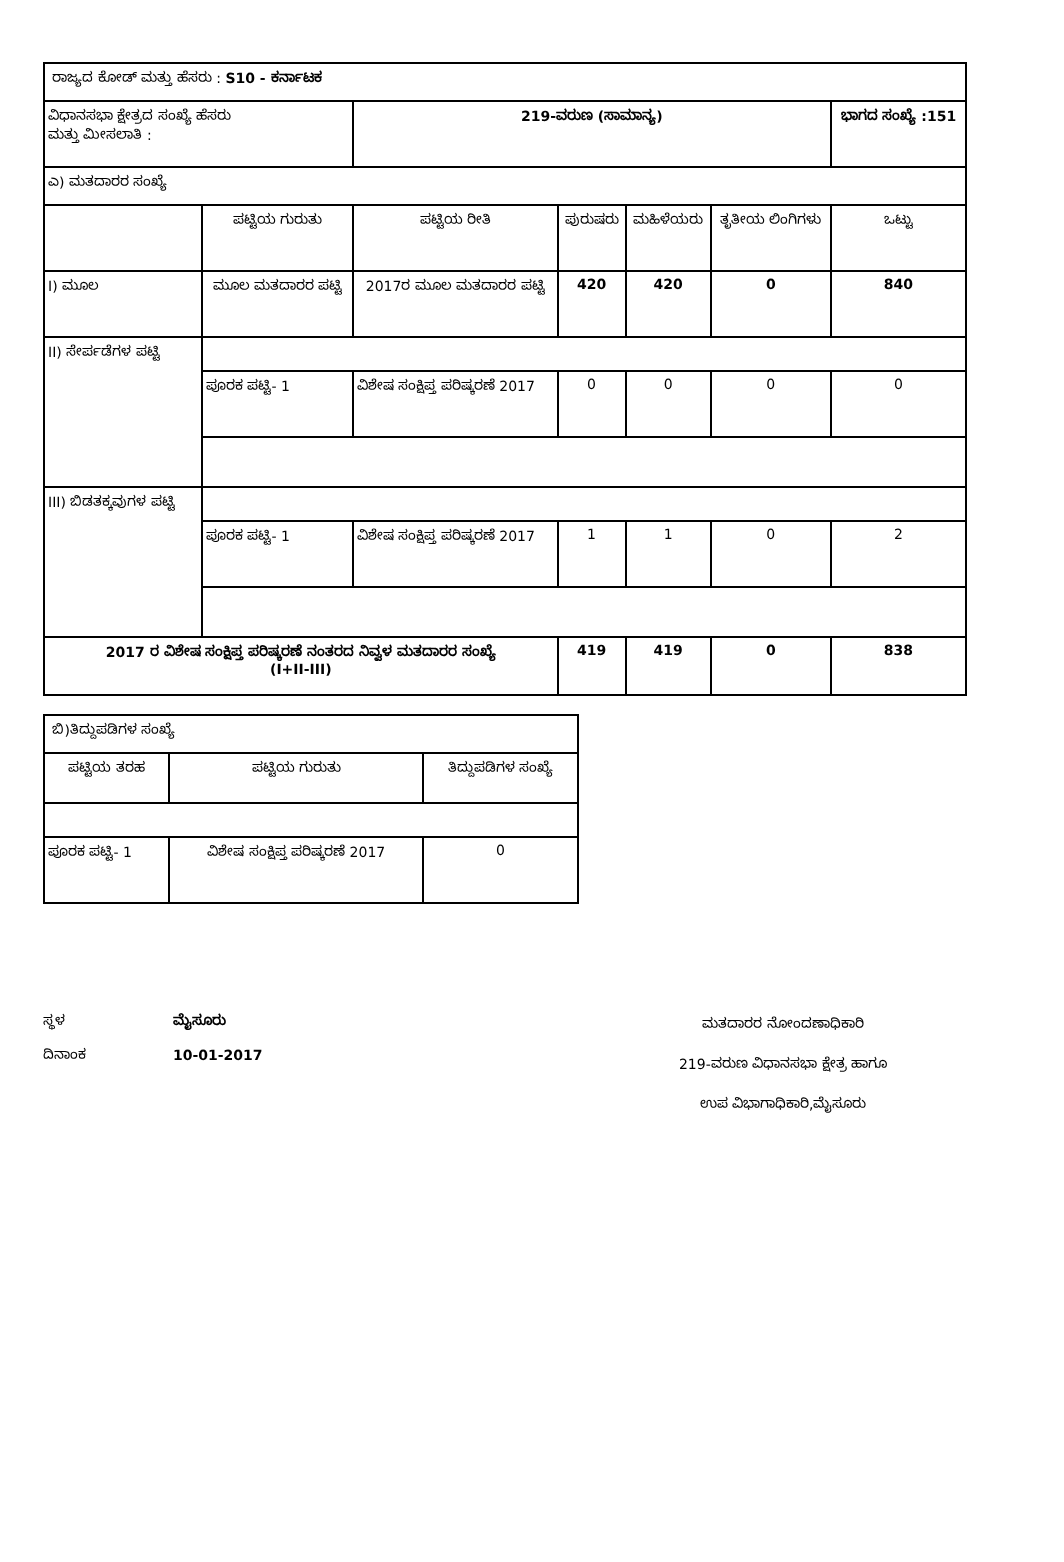| ರಾಜ್ಯದ ಕೋಡ್ ಮತ್ತು ಹೆಸರು : S10 - ಕರ್ನಾಟಕ | | | | | | |
| ವಿಧಾನಸಭಾ ಕ್ಷೇತ್ರದ ಸಂಖ್ಯೆ ಹೆಸರು ಮತ್ತು ಮೀಸಲಾತಿ : | | 219-ವರುಣ (ಸಾಮಾನ್ಯ) | | | | ಭಾಗದ ಸಂಖ್ಯೆ :151 |
| ಎ) ಮತದಾರರ ಸಂಖ್ಯೆ | | | | | | |
| | ಪಟ್ಟಿಯ ಗುರುತು | ಪಟ್ಟಿಯ ರೀತಿ | ಪುರುಷರು | ಮಹಿಳೆಯರು | ತೃತೀಯ ಲಿಂಗಿಗಳು | ಒಟ್ಟು |
| I) ಮೂಲ | ಮೂಲ ಮತದಾರರ ಪಟ್ಟಿ | 2017ರ ಮೂಲ ಮತದಾರರ ಪಟ್ಟಿ | 420 | 420 | 0 | 840 |
| II) ಸೇರ್ಪಡೆಗಳ ಪಟ್ಟಿ | | | | | | |
| | ಪೂರಕ ಪಟ್ಟಿ- 1 | ವಿಶೇಷ ಸಂಕ್ಷಿಪ್ತ ಪರಿಷ್ಕರಣೆ 2017 | 0 | 0 | 0 | 0 |
| III) ಬಿಡತಕ್ಕವುಗಳ ಪಟ್ಟಿ | | | | | | |
| | ಪೂರಕ ಪಟ್ಟಿ- 1 | ವಿಶೇಷ ಸಂಕ್ಷಿಪ್ತ ಪರಿಷ್ಕರಣೆ 2017 | 1 | 1 | 0 | 2 |
| 2017 ರ ವಿಶೇಷ ಸಂಕ್ಷಿಪ್ತ ಪರಿಷ್ಕರಣೆ ನಂತರದ ನಿವ್ವಳ ಮತದಾರರ ಸಂಖ್ಯೆ (I+II-III) | | | 419 | 419 | 0 | 838 |
| ಬಿ)ತಿದ್ದುಪಡಿಗಳ ಸಂಖ್ಯೆ | | |
| ಪಟ್ಟಿಯ ತರಹ | ಪಟ್ಟಿಯ ಗುರುತು | ತಿದ್ದುಪಡಿಗಳ ಸಂಖ್ಯೆ |
| ಪೂರಕ ಪಟ್ಟಿ- 1 | ವಿಶೇಷ ಸಂಕ್ಷಿಪ್ತ ಪರಿಷ್ಕರಣೆ 2017 | 0 |
ಸ್ಥಳ ಮೈಸೂರು
ದಿನಾಂಕ 10-01-2017
ಮತದಾರರ ನೋಂದಣಾಧಿಕಾರಿ
219-ವರುಣ ವಿಧಾನಸಭಾ ಕ್ಷೇತ್ರ ಹಾಗೂ
ಉಪ ವಿಭಾಗಾಧಿಕಾರಿ,ಮೈಸೂರು